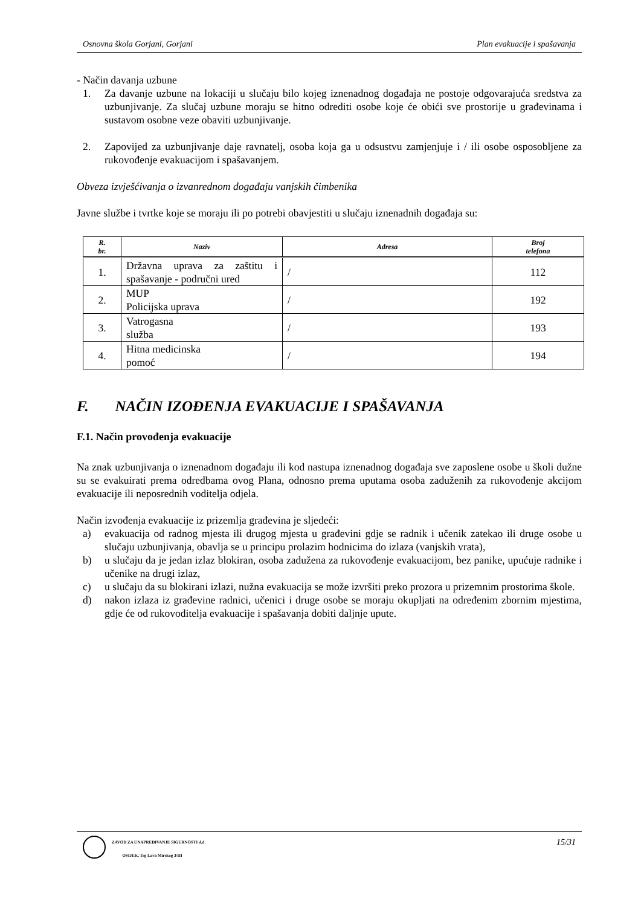Osnovna škola Gorjani, Gorjani Plan evakuacije i spašavanja
- Način davanja uzbune
1. Za davanje uzbune na lokaciji u slučaju bilo kojeg iznenadnog događaja ne postoje odgovarajuća sredstva za uzbunjivanje. Za slučaj uzbune moraju se hitno odrediti osobe koje će obići sve prostorije u građevinama i sustavom osobne veze obaviti uzbunjivanje.
2. Zapovijed za uzbunjivanje daje ravnatelj, osoba koja ga u odsustvu zamjenjuje i / ili osobe osposobljene za rukovođenje evakuacijom i spašavanjem.
Obveza izvješćivanja o izvanrednom događaju vanjskih čimbenika
Javne službe i tvrtke koje se moraju ili po potrebi obavjestiti u slučaju iznenadnih događaja su:
| R. br. | Naziv | Adresa | Broj telefona |
| --- | --- | --- | --- |
| 1. | Državna uprava za zaštitu i spašavanje - područni ured | / | 112 |
| 2. | MUP Policijska uprava | / | 192 |
| 3. | Vatrogasna služba | / | 193 |
| 4. | Hitna medicinska pomoć | / | 194 |
F. NAČIN IZOĐENJA EVAKUACIJE I SPAŠAVANJA
F.1. Način provođenja evakuacije
Na znak uzbunjivanja o iznenadnom događaju ili kod nastupa iznenadnog događaja sve zaposlene osobe u školi dužne su se evakuirati prema odredbama ovog Plana, odnosno prema uputama osoba zaduženih za rukovođenje akcijom evakuacije ili neposrednih voditelja odjela.
Način izvođenja evakuacije iz prizemlja građevina je sljedeći:
a) evakuacija od radnog mjesta ili drugog mjesta u građevini gdje se radnik i učenik zatekao ili druge osobe u slučaju uzbunjivanja, obavlja se u principu prolazim hodnicima do izlaza (vanjskih vrata),
b) u slučaju da je jedan izlaz blokiran, osoba zadužena za rukovođenje evakuacijom, bez panike, upućuje radnike i učenike na drugi izlaz,
c) u slučaju da su blokirani izlazi, nužna evakuacija se može izvršiti preko prozora u prizemnim prostorima škole.
d) nakon izlaza iz građevine radnici, učenici i druge osobe se moraju okupljati na određenim zbornim mjestima, gdje će od rukovoditelja evakuacije i spašavanja dobiti daljnje upute.
ZAVOD ZA UNAPREĐIVANJE SIGURNOSTI d.d.
OSIJEK, Trg Lava Mirskog 3/III 15/31